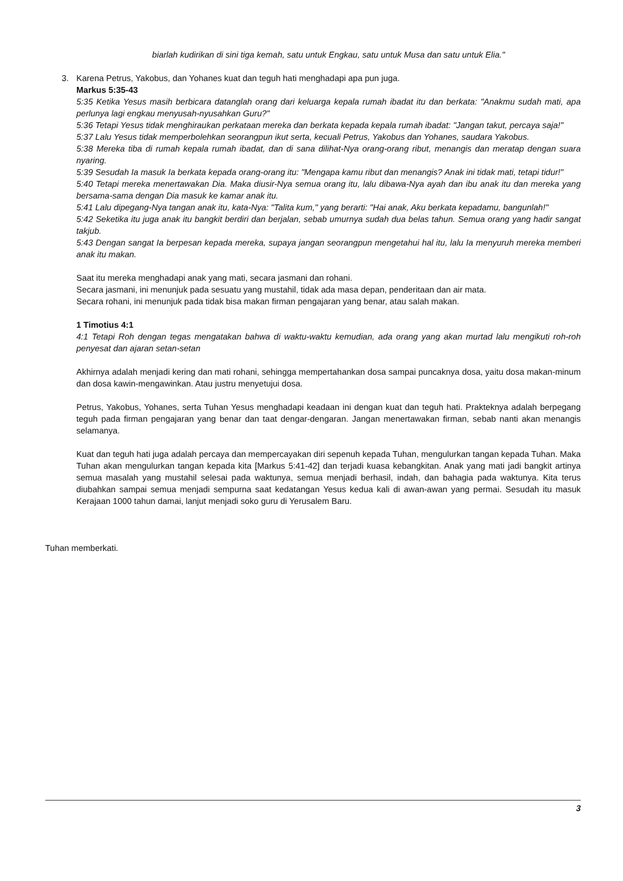biarlah kudirikan di sini tiga kemah, satu untuk Engkau, satu untuk Musa dan satu untuk Elia."
3. Karena Petrus, Yakobus, dan Yohanes kuat dan teguh hati menghadapi apa pun juga.
Markus 5:35-43
5:35 Ketika Yesus masih berbicara datanglah orang dari keluarga kepala rumah ibadat itu dan berkata: "Anakmu sudah mati, apa perlunya lagi engkau menyusah-nyusahkan Guru?"
5:36 Tetapi Yesus tidak menghiraukan perkataan mereka dan berkata kepada kepala rumah ibadat: "Jangan takut, percaya saja!"
5:37 Lalu Yesus tidak memperbolehkan seorangpun ikut serta, kecuali Petrus, Yakobus dan Yohanes, saudara Yakobus.
5:38 Mereka tiba di rumah kepala rumah ibadat, dan di sana dilihat-Nya orang-orang ribut, menangis dan meratap dengan suara nyaring.
5:39 Sesudah Ia masuk Ia berkata kepada orang-orang itu: "Mengapa kamu ribut dan menangis? Anak ini tidak mati, tetapi tidur!"
5:40 Tetapi mereka menertawakan Dia. Maka diusir-Nya semua orang itu, lalu dibawa-Nya ayah dan ibu anak itu dan mereka yang bersama-sama dengan Dia masuk ke kamar anak itu.
5:41 Lalu dipegang-Nya tangan anak itu, kata-Nya: "Talita kum," yang berarti: "Hai anak, Aku berkata kepadamu, bangunlah!"
5:42 Seketika itu juga anak itu bangkit berdiri dan berjalan, sebab umurnya sudah dua belas tahun. Semua orang yang hadir sangat takjub.
5:43 Dengan sangat Ia berpesan kepada mereka, supaya jangan seorangpun mengetahui hal itu, lalu Ia menyuruh mereka memberi anak itu makan.
Saat itu mereka menghadapi anak yang mati, secara jasmani dan rohani.
Secara jasmani, ini menunjuk pada sesuatu yang mustahil, tidak ada masa depan, penderitaan dan air mata.
Secara rohani, ini menunjuk pada tidak bisa makan firman pengajaran yang benar, atau salah makan.
1 Timotius 4:1
4:1 Tetapi Roh dengan tegas mengatakan bahwa di waktu-waktu kemudian, ada orang yang akan murtad lalu mengikuti roh-roh penyesat dan ajaran setan-setan
Akhirnya adalah menjadi kering dan mati rohani, sehingga mempertahankan dosa sampai puncaknya dosa, yaitu dosa makan-minum dan dosa kawin-mengawinkan. Atau justru menyetujui dosa.
Petrus, Yakobus, Yohanes, serta Tuhan Yesus menghadapi keadaan ini dengan kuat dan teguh hati. Prakteknya adalah berpegang teguh pada firman pengajaran yang benar dan taat dengar-dengaran. Jangan menertawakan firman, sebab nanti akan menangis selamanya.
Kuat dan teguh hati juga adalah percaya dan mempercayakan diri sepenuh kepada Tuhan, mengulurkan tangan kepada Tuhan. Maka Tuhan akan mengulurkan tangan kepada kita [Markus 5:41-42] dan terjadi kuasa kebangkitan. Anak yang mati jadi bangkit artinya semua masalah yang mustahil selesai pada waktunya, semua menjadi berhasil, indah, dan bahagia pada waktunya. Kita terus diubahkan sampai semua menjadi sempurna saat kedatangan Yesus kedua kali di awan-awan yang permai. Sesudah itu masuk Kerajaan 1000 tahun damai, lanjut menjadi soko guru di Yerusalem Baru.
Tuhan memberkati.
3